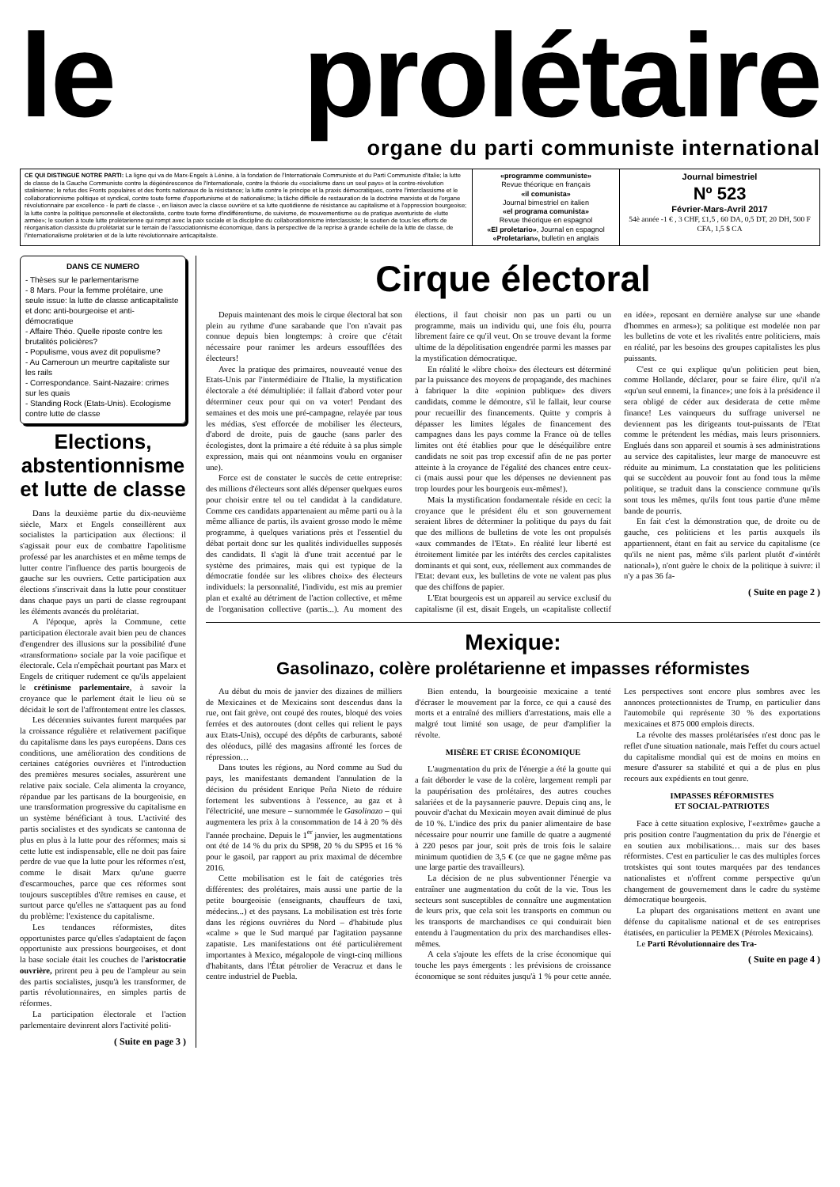le prolétaire
organe du parti communiste international
CE QUI DISTINGUE NOTRE PARTI: La ligne qui va de Marx-Engels à Lénine, à la fondation de l'Internationale Communiste et du Parti Communiste d'Italie; la lutte de classe de la Gauche Communiste contre la dégénérescence de l'Internationale, contre la théorie du «socialisme dans un seul pays» et la contre-révolution stalinienne; le refus des Fronts populaires et des fronts nationaux de la résistance; la lutte contre le principe et la praxis démocratiques, contre l'interclassisme et le collaborationnisme politique et syndical, contre toute forme d'opportunisme et de nationalisme; la tâche difficile de restauration de la doctrine marxiste et de l'organe révolutionnaire par excellence - le parti de classe -, en liaison avec la classe ouvrière et sa lutte quotidienne de résistance au capitalisme et à l'oppression bourgeoise; la lutte contre la politique personnelle et électoraliste, contre toute forme d'indifférentisme, de suivisme, de mouvementisme ou de pratique aventuriste de «lutte armée»; le soutien à toute lutte prolétarienne qui rompt avec la paix sociale et la discipline du collaborationnisme interclassiste; le soutien de tous les efforts de réorganisation classiste du prolétariat sur le terrain de l'associationnisme économique, dans la perspective de la reprise à grande échelle de la lutte de classe, de l'internationalisme prolétarien et de la lutte révolutionnaire anticapitaliste.
«programme communiste»
Revue théorique en français
«il comunista»
Journal bimestriel en italien
«el programa comunista»
Revue théorique en espagnol
«El proletario», Journal en espagnol
«Proletarian», bulletin en anglais
Journal bimestriel
Nº 523
Février-Mars-Avril 2017
54è année -1 € , 3 CHF, £1,5 , 60 DA, 0,5 DT, 20 DH, 500 F CFA, 1,5 $ CA
DANS CE NUMERO
- Thèses sur le parlementarisme
- 8 Mars. Pour la femme prolétaire, une seule issue: la lutte de classe anticapitaliste et donc anti-bourgeoise et anti-démocratique
- Affaire Théo. Quelle riposte contre les brutalités policières?
- Populisme, vous avez dit populisme?
- Au Cameroun un meurtre capitaliste sur les rails
- Correspondance. Saint-Nazaire: crimes sur les quais
- Standing Rock (Etats-Unis). Ecologisme contre lutte de classe
Elections, abstentionnisme et lutte de classe
Dans la deuxième partie du dix-neuvième siècle, Marx et Engels conseillèrent aux socialistes la participation aux élections: il s'agissait pour eux de combattre l'apolitisme professé par les anarchistes et en même temps de lutter contre l'influence des partis bourgeois de gauche sur les ouvriers. Cette participation aux élections s'inscrivait dans la lutte pour constituer dans chaque pays un parti de classe regroupant les éléments avancés du prolétariat.
A l'époque, après la Commune, cette participation électorale avait bien peu de chances d'engendrer des illusions sur la possibilité d'une «transformation» sociale par la voie pacifique et électorale. Cela n'empêchait pourtant pas Marx et Engels de critiquer rudement ce qu'ils appelaient le crétinisme parlementaire, à savoir la croyance que le parlement était le lieu où se décidait le sort de l'affrontement entre les classes.
Les décennies suivantes furent marquées par la croissance régulière et relativement pacifique du capitalisme dans les pays européens. Dans ces conditions, une amélioration des conditions de certaines catégories ouvrières et l'introduction des premières mesures sociales, assurèrent une relative paix sociale. Cela alimenta la croyance, répandue par les partisans de la bourgeoisie, en une transformation progressive du capitalisme en un système bénéficiant à tous. L'activité des partis socialistes et des syndicats se cantonna de plus en plus à la lutte pour des réformes; mais si cette lutte est indispensable, elle ne doit pas faire perdre de vue que la lutte pour les réformes n'est, comme le disait Marx qu'une guerre d'escarmouches, parce que ces réformes sont toujours susceptibles d'être remises en cause, et surtout parce qu'elles ne s'attaquent pas au fond du problème: l'existence du capitalisme.
Les tendances réformistes, dites opportunistes parce qu'elles s'adaptaient de façon opportuniste aux pressions bourgeoises, et dont la base sociale était les couches de l'aristocratie ouvrière, prirent peu à peu de l'ampleur au sein des partis socialistes, jusqu'à les transformer, de partis révolutionnaires, en simples partis de réformes.
La participation électorale et l'action parlementaire devinrent alors l'activité politi-
( Suite en page 3 )
Cirque électoral
Depuis maintenant des mois le cirque électoral bat son plein au rythme d'une sarabande que l'on n'avait pas connue depuis bien longtemps: à croire que c'était nécessaire pour ranimer les ardeurs essoufflées des électeurs!
Avec la pratique des primaires, nouveauté venue des Etats-Unis par l'intermédiaire de l'Italie, la mystification électorale a été démultipliée: il fallait d'abord voter pour déterminer ceux pour qui on va voter! Pendant des semaines et des mois une pré-campagne, relayée par tous les médias, s'est efforcée de mobiliser les électeurs, d'abord de droite, puis de gauche (sans parler des écologistes, dont la primaire a été réduite à sa plus simple expression, mais qui ont néanmoins voulu en organiser une).
Force est de constater le succès de cette entreprise: des millions d'électeurs sont allés dépenser quelques euros pour choisir entre tel ou tel candidat à la candidature. Comme ces candidats appartenaient au même parti ou à la même alliance de partis, ils avaient grosso modo le même programme, à quelques variations près et l'essentiel du débat portait donc sur les qualités individuelles supposés des candidats. Il s'agit là d'une trait accentué par le système des primaires, mais qui est typique de la démocratie fondée sur les «libres choix» des électeurs individuels: la personnalité, l'individu, est mis au premier plan et exalté au détriment de l'action collective, et même de l'organisation collective (partis...). Au moment des élections, il faut choisir non pas un parti ou un programme, mais un individu qui, une fois élu, pourra librement faire ce qu'il veut. On se trouve devant la forme ultime de la dépolitisation engendrée parmi les masses par la mystification démocratique.
En réalité le «libre choix» des électeurs est déterminé par la puissance des moyens de propagande, des machines à fabriquer la dite «opinion publique» des divers candidats, comme le démontre, s'il le fallait, leur course pour recueillir des financements. Quitte y compris à dépasser les limites légales de financement des campagnes dans les pays comme la France où de telles limites ont été établies pour que le déséquilibre entre candidats ne soit pas trop excessif afin de ne pas porter atteinte à la croyance de l'égalité des chances entre ceux-ci (mais aussi pour que les dépenses ne deviennent pas trop lourdes pour les bourgeois eux-mêmes!).
Mais la mystification fondamentale réside en ceci: la croyance que le président élu et son gouvernement seraient libres de déterminer la politique du pays du fait que des millions de bulletins de vote les ont propulsés «aux commandes de l'Etat». En réalité leur liberté est étroitement limitée par les intérêts des cercles capitalistes dominants et qui sont, eux, réellement aux commandes de l'Etat: devant eux, les bulletins de vote ne valent pas plus que des chiffons de papier.
L'Etat bourgeois est un appareil au service exclusif du capitalisme (il est, disait Engels, un «capitaliste collectif en idée», reposant en dernière analyse sur une «bande d'hommes en armes»); sa politique est modelée non par les bulletins de vote et les rivalités entre politiciens, mais en réalité, par les besoins des groupes capitalistes les plus puissants.
C'est ce qui explique qu'un politicien peut bien, comme Hollande, déclarer, pour se faire élire, qu'il n'a «qu'un seul ennemi, la finance»; une fois à la présidence il sera obligé de céder aux desiderata de cette même finance! Les vainqueurs du suffrage universel ne deviennent pas les dirigeants tout-puissants de l'Etat comme le prétendent les médias, mais leurs prisonniers. Englués dans son appareil et soumis à ses administrations au service des capitalistes, leur marge de manoeuvre est réduite au minimum. La constatation que les politiciens qui se succèdent au pouvoir font au fond tous la même politique, se traduit dans la conscience commune qu'ils sont tous les mêmes, qu'ils font tous partie d'une même bande de pourris.
En fait c'est la démonstration que, de droite ou de gauche, ces politiciens et les partis auxquels ils appartiennent, étant en fait au service du capitalisme (ce qu'ils ne nient pas, même s'ils parlent plutôt d'«intérêt national»), n'ont guère le choix de la politique à suivre: il n'y a pas 36 fa-
( Suite en page 2 )
Mexique:
Gasolinazo, colère prolétarienne et impasses réformistes
Au début du mois de janvier des dizaines de milliers de Mexicaines et de Mexicains sont descendus dans la rue, ont fait grève, ont coupé des routes, bloqué des voies ferrées et des autoroutes (dont celles qui relient le pays aux Etats-Unis), occupé des dépôts de carburants, saboté des oléoducs, pillé des magasins affronté les forces de répression…
Dans toutes les régions, au Nord comme au Sud du pays, les manifestants demandent l'annulation de la décision du président Enrique Peña Nieto de réduire fortement les subventions à l'essence, au gaz et à l'électricité, une mesure – surnommée le Gasolinazo – qui augmentera les prix à la consommation de 14 à 20 % dès l'année prochaine. Depuis le 1<sup>er</sup> janvier, les augmentations ont été de 14 % du prix du SP98, 20 % du SP95 et 16 % pour le gasoil, par rapport au prix maximal de décembre 2016.
Cette mobilisation est le fait de catégories très différentes: des prolétaires, mais aussi une partie de la petite bourgeoisie (enseignants, chauffeurs de taxi, médecins...) et des paysans. La mobilisation est très forte dans les régions ouvrières du Nord – d'habitude plus «calme » que le Sud marqué par l'agitation paysanne zapatiste. Les manifestations ont été particulièrement importantes à Mexico, mégalopole de vingt-cinq millions d'habitants, dans l'État pétrolier de Veracruz et dans le centre industriel de Puebla.
Bien entendu, la bourgeoisie mexicaine a tenté d'écraser le mouvement par la force, ce qui a causé des morts et a entraîné des milliers d'arrestations, mais elle a malgré tout limité son usage, de peur d'amplifier la révolte.
MISÈRE ET CRISE ÉCONOMIQUE
L'augmentation du prix de l'énergie a été la goutte qui a fait déborder le vase de la colère, largement rempli par la paupérisation des prolétaires, des autres couches salariées et de la paysannerie pauvre. Depuis cinq ans, le pouvoir d'achat du Mexicain moyen avait diminué de plus de 10 %. L'indice des prix du panier alimentaire de base nécessaire pour nourrir une famille de quatre a augmenté à 220 pesos par jour, soit près de trois fois le salaire minimum quotidien de 3,5 € (ce que ne gagne même pas une large partie des travailleurs).
La décision de ne plus subventionner l'énergie va entraîner une augmentation du coût de la vie. Tous les secteurs sont susceptibles de connaître une augmentation de leurs prix, que cela soit les transports en commun ou les transports de marchandises ce qui conduirait bien entendu à l'augmentation du prix des marchandises elles-mêmes.
A cela s'ajoute les effets de la crise économique qui touche les pays émergents : les prévisions de croissance économique se sont réduites jusqu'à 1 % pour cette année. Les perspectives sont encore plus sombres avec les annonces protectionnistes de Trump, en particulier dans l'automobile qui représente 30 % des exportations mexicaines et 875 000 emplois directs.
La révolte des masses prolétarisées n'est donc pas le reflet d'une situation nationale, mais l'effet du cours actuel du capitalisme mondial qui est de moins en moins en mesure d'assurer sa stabilité et qui a de plus en plus recours aux expédients en tout genre.
IMPASSES RÉFORMISTES
ET SOCIAL-PATRIOTES
Face à cette situation explosive, l'«extrême» gauche a pris position contre l'augmentation du prix de l'énergie et en soutien aux mobilisations… mais sur des bases réformistes. C'est en particulier le cas des multiples forces trotskistes qui sont toutes marquées par des tendances nationalistes et n'offrent comme perspective qu'un changement de gouvernement dans le cadre du système démocratique bourgeois.
La plupart des organisations mettent en avant une défense du capitalisme national et de ses entreprises étatisées, en particulier la PEMEX (Pétroles Mexicains).
Le Parti Révolutionnaire des Tra-
( Suite en page 4 )